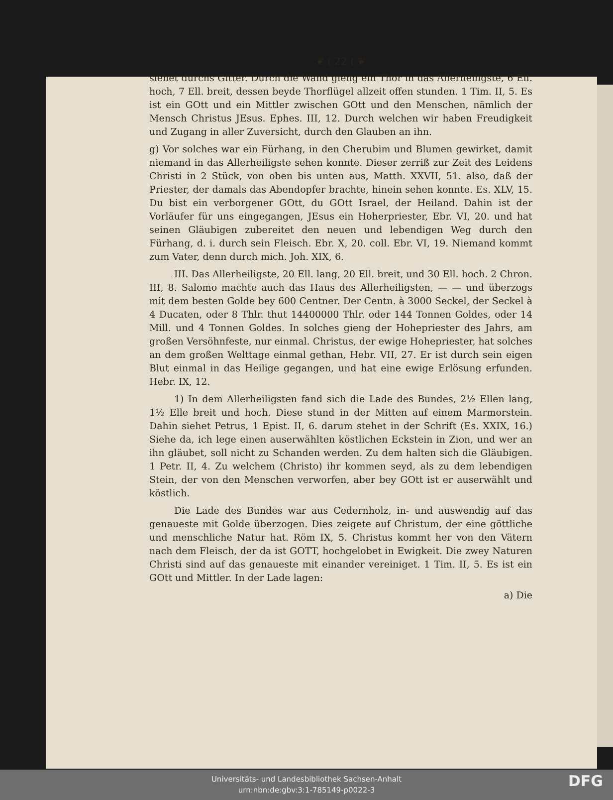❦ ( 22 ( ❦
siehet durchs Gitter. Durch die Wand gieng ein Thor in das Allerheiligste, 6 Ell. hoch, 7 Ell. breit, dessen beyde Thorflügel allzeit offen stunden. 1 Tim. II, 5. Es ist ein GOtt und ein Mittler zwischen GOtt und den Menschen, nämlich der Mensch Christus JEsus. Ephes. III, 12. Durch welchen wir haben Freudigkeit und Zugang in aller Zuversicht, durch den Glauben an ihn.
g) Vor solches war ein Fürhang, in den Cherubim und Blumen gewirket, damit niemand in das Allerheiligste sehen konnte. Dieser zerriß zur Zeit des Leidens Christi in 2 Stück, von oben bis unten aus, Matth. XXVII, 51. also, daß der Priester, der damals das Abendopfer brachte, hinein sehen konnte. Es. XLV, 15. Du bist ein verborgener GOtt, du GOtt Israel, der Heiland. Dahin ist der Vorläufer für uns eingegangen, JEsus ein Hoherpriester, Ebr. VI, 20. und hat seinen Gläubigen zubereitet den neuen und lebendigen Weg durch den Fürhang, d. i. durch sein Fleisch. Ebr. X, 20. coll. Ebr. VI, 19. Niemand kommt zum Vater, denn durch mich. Joh. XIX, 6.
III. Das Allerheiligste, 20 Ell. lang, 20 Ell. breit, und 30 Ell. hoch. 2 Chron. III, 8. Salomo machte auch das Haus des Allerheiligsten, — — und überzogs mit dem besten Golde bey 600 Centner. Der Centn. à 3000 Seckel, der Seckel à 4 Ducaten, oder 8 Thlr. thut 14400000 Thlr. oder 144 Tonnen Goldes, oder 14 Mill. und 4 Tonnen Goldes. In solches gieng der Hohepriester des Jahrs, am großen Versöhnfeste, nur einmal. Christus, der ewige Hohepriester, hat solches an dem großen Welttage einmal gethan, Hebr. VII, 27. Er ist durch sein eigen Blut einmal in das Heilige gegangen, und hat eine ewige Erlösung erfunden. Hebr. IX, 12.
1) In dem Allerheiligsten fand sich die Lade des Bundes, 2½ Ellen lang, 1½ Elle breit und hoch. Diese stund in der Mitten auf einem Marmorstein. Dahin siehet Petrus, 1 Epist. II, 6. darum stehet in der Schrift (Es. XXIX, 16.) Siehe da, ich lege einen auserwählten köstlichen Eckstein in Zion, und wer an ihn gläubet, soll nicht zu Schanden werden. Zu dem halten sich die Gläubigen. 1 Petr. II, 4. Zu welchem (Christo) ihr kommen seyd, als zu dem lebendigen Stein, der von den Menschen verworfen, aber bey GOtt ist er auserwählt und köstlich.
Die Lade des Bundes war aus Cedernholz, in- und auswendig auf das genaueste mit Golde überzogen. Dies zeigete auf Christum, der eine göttliche und menschliche Natur hat. Röm IX, 5. Christus kommt her von den Vätern nach dem Fleisch, der da ist GOTT, hochgelobet in Ewigkeit. Die zwey Naturen Christi sind auf das genaueste mit einander vereiniget. 1 Tim. II, 5. Es ist ein GOtt und Mittler. In der Lade lagen:
a) Die
Universitäts- und Landesbibliothek Sachsen-Anhalt
urn:nbn:de:gbv:3:1-785149-p0022-3
DFG